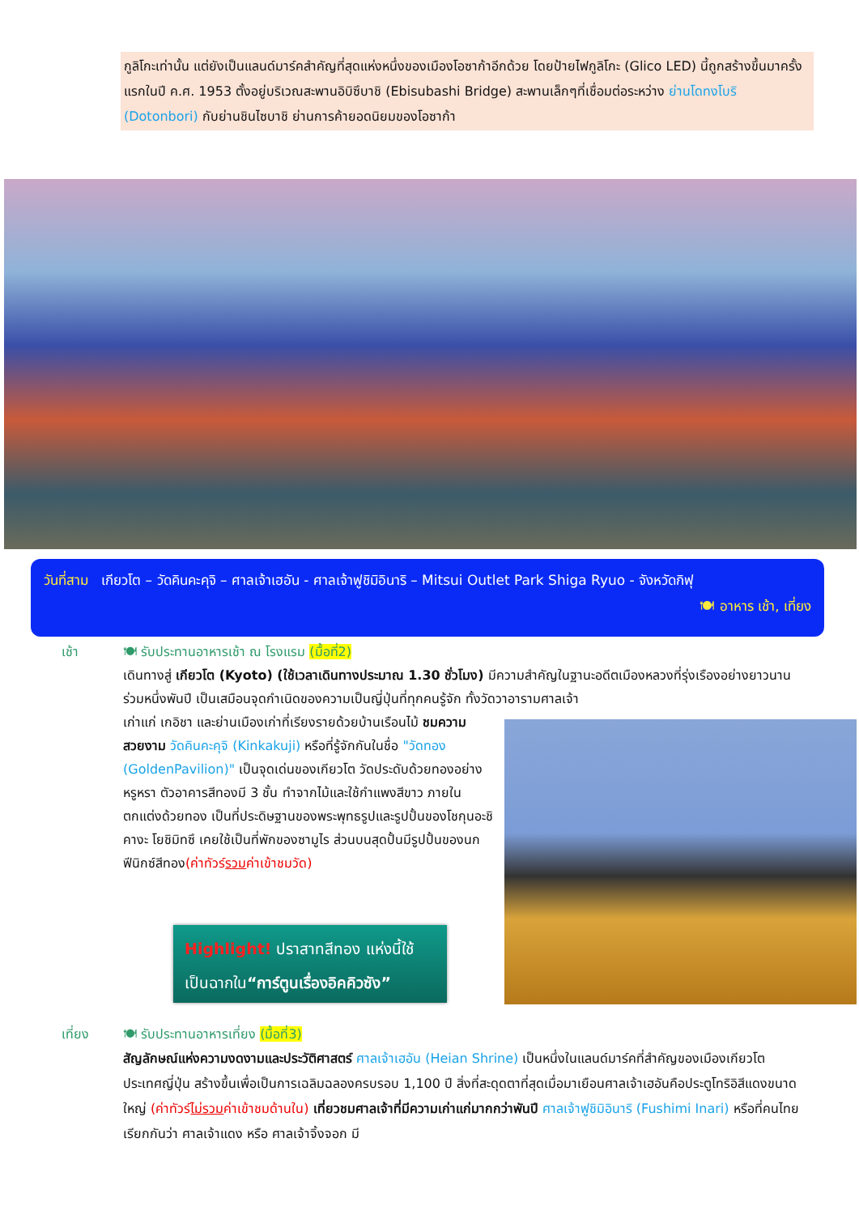กูลิโกะเท่านั้น แต่ยังเป็นแลนด์มาร์คสำคัญที่สุดแห่งหนึ่งของเมืองโอซาก้าอีกด้วย โดยป้ายไฟกูลิโกะ (Glico LED) นี้ถูกสร้างขึ้นมาครั้งแรกในปี ค.ศ. 1953 ตั้งอยู่บริเวณสะพานอิบิซึบาชิ (Ebisubashi Bridge) สะพานเล็กๆที่เชื่อมต่อระหว่าง ย่านโดทงโบริ (Dotonbori) กับย่านชินไซบาชิ ย่านการค้ายอดนิยมของโอซาก้า
วันที่สาม เกียวโต – วัดคินคะคุจิ – ศาลเจ้าเฮอัน - ศาลเจ้าฟูชิมิอินาริ – Mitsui Outlet Park Shiga Ryuo - จังหวัดกิฟุ
🍽 อาหาร เช้า, เที่ยง
เช้า 🍽 รับประทานอาหารเช้า ณ โรงแรม (มื้อที่2)
เดินทางสู่ เกียวโต (Kyoto) (ใช้เวลาเดินทางประมาณ 1.30 ชั่วโมง) มีความสำคัญในฐานะอดีตเมืองหลวงที่รุ่งเรืองอย่างยาวนานร่วมหนึ่งพันปี เป็นเสมือนจุดกำเนิดของความเป็นญี่ปุ่นที่ทุกคนรู้จัก ทั้งวัดวาอารามศาลเจ้า
เก่าแก่ เกอิชา และย่านเมืองเก่าที่เรียงรายด้วยบ้านเรือนไม้ ชมความสวยงาม วัดคินคะคุจิ (Kinkakuji) หรือที่รู้จักกันในชื่อ "วัดทอง (GoldenPavilion)" เป็นจุดเด่นของเกียวโต วัดประดับด้วยทองอย่างหรูหรา ตัวอาคารสีทองมี 3 ชั้น ทำจากไม้และใช้กำแพงสีขาว ภายในตกแต่งด้วยทอง เป็นที่ประดิษฐานของพระพุทธรูปและรูปปั้นของโชกุนอะชิคางะ โยชิมิทซึ เคยใช้เป็นที่พักของซามูไร ส่วนบนสุดปั้นมีรูปปั้นของนกฟีนิกซ์สีทอง(ค่าทัวร์รวมค่าเข้าชมวัด)
Highlight! ปราสาทสีทอง แห่งนี้ใช้
เป็นฉากใน“การ์ตูนเรื่องอิคคิวซัง”
เที่ยง 🍽 รับประทานอาหารเที่ยง (มื้อที่3)
สัญลักษณ์แห่งความงดงามและประวัติศาสตร์ ศาลเจ้าเฮอัน (Heian Shrine) เป็นหนึ่งในแลนด์มาร์คที่สำคัญของเมืองเกียวโต ประเทศญี่ปุ่น สร้างขึ้นเพื่อเป็นการเฉลิมฉลองครบรอบ 1,100 ปี สิ่งที่สะดุดตาที่สุดเมื่อมาเยือนศาลเจ้าเฮอันคือประตูโทริอิสีแดงขนาดใหญ่ (ค่าทัวร์ไม่รวมค่าเข้าชมด้านใน) เที่ยวชมศาลเจ้าที่มีความเก่าแก่มากกว่าพันปี ศาลเจ้าฟูชิมิอินาริ (Fushimi Inari) หรือที่คนไทยเรียกกันว่า ศาลเจ้าแดง หรือ ศาลเจ้าจิ้งจอก มี